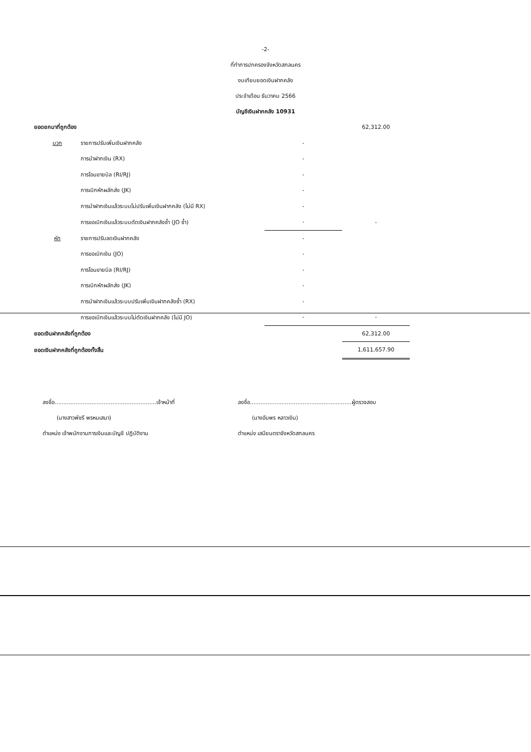-2-
ที่ทำการปกครองจังหวัดสกลนคร
งบเทียบยอดเงินฝากคลัง
ประจำเดือน ธันวาคม 2566
บัญชีเงินฝากคลัง 10931
| ยอดยกมาที่ถูกต้อง | | | 62,312.00 |
| บวก | รายการปรับเพิ่มเงินฝากคลัง | - | |
| | การนำฝากเงิน (RX) | - | |
| | การโอนขายบิล (RI/RJ) | - | |
| | การเบิกหักผลักส่ง (JK) | - | |
| | การนำฝากเงินแล้วระบบไม่ปรับเพิ่มเงินฝากคลัง (ไม่มี RX) | - | |
| | การขอเบิกเงินแล้วระบบตัดเงินฝากคลังซ้ำ (JO ซ้ำ) | - | - |
| หัก | รายการปรับลดเงินฝากคลัง | - | |
| | การขอเบิกเงิน (JO) | - | |
| | การโอนขายบิล (RI/RJ) | - | |
| | การเบิกหักผลักส่ง (JK) | - | |
| | การนำฝากเงินแล้วระบบปรับเพิ่มเงินฝากคลังซ้ำ (RX) | - | |
| | การขอเบิกเงินแล้วระบบไม่ตัดเงินฝากคลัง (ไม่มี JO) | - | - |
| ยอดเงินฝากคลังที่ถูกต้อง | | | 62,312.00 |
| ยอดเงินฝากคลังที่ถูกต้องทั้งสิ้น | | | 1,611,657.90 |
ลงชื่อ..........................................................เจ้าหน้าที่
(นางสาวพัชรี พรหมเสนา)
ตำแหน่ง เจ้าพนักงานการเงินและบัญชี ปฏิบัติงาน
ลงชื่อ..........................................................ผู้ตรวจสอบ
(นางอัมพร หลาวเงิน)
ตำแหน่ง เสมียนตราจังหวัดสกลนคร